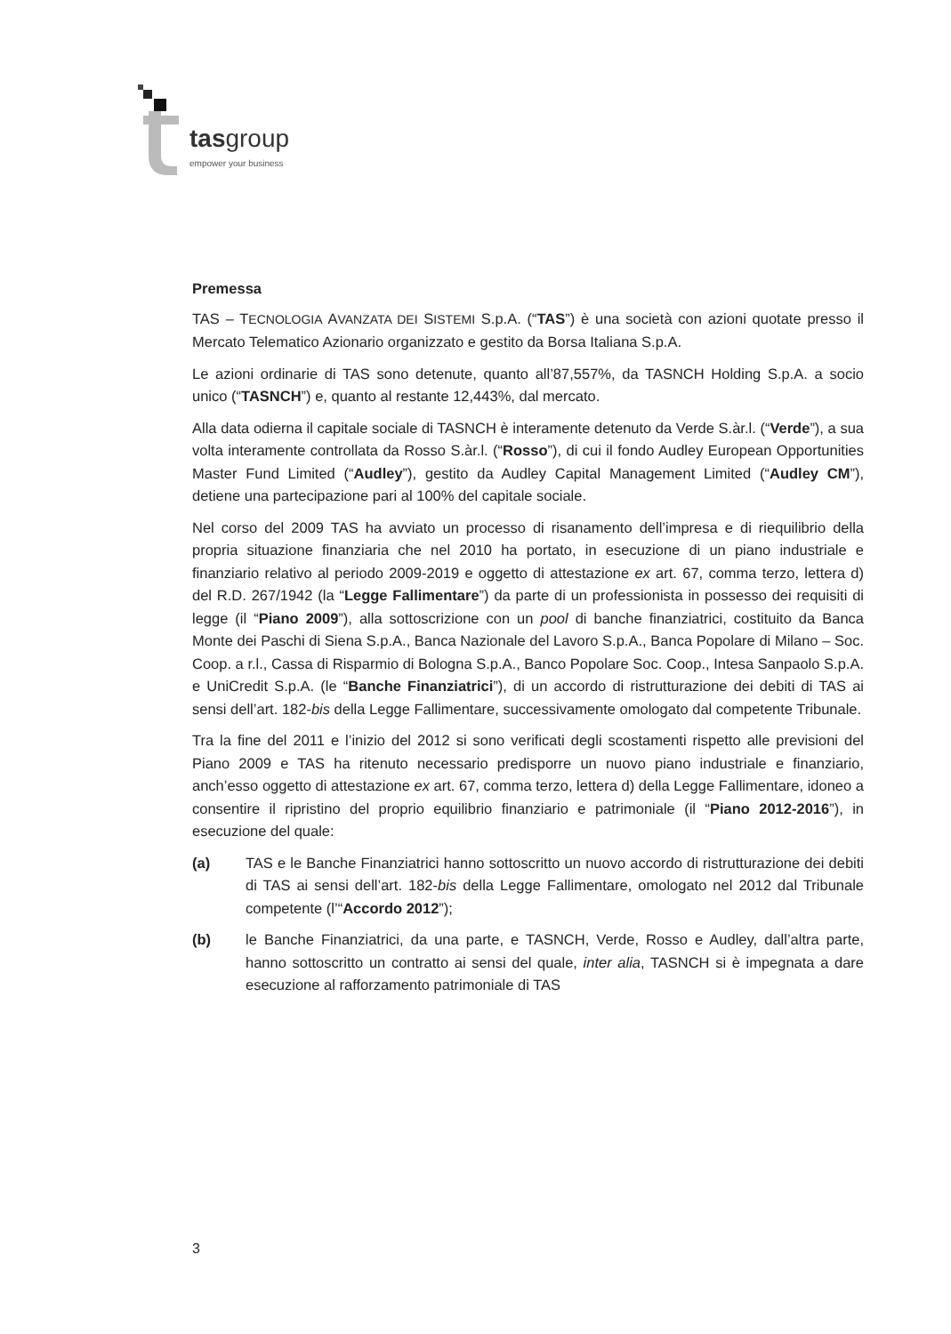tasgroup
empower your business
Premessa
TAS – TECNOLOGIA AVANZATA DEI SISTEMI S.p.A. (“TAS”) è una società con azioni quotate presso il Mercato Telematico Azionario organizzato e gestito da Borsa Italiana S.p.A.
Le azioni ordinarie di TAS sono detenute, quanto all’87,557%, da TASNCH Holding S.p.A. a socio unico (“TASNCH”) e, quanto al restante 12,443%, dal mercato.
Alla data odierna il capitale sociale di TASNCH è interamente detenuto da Verde S.àr.l. (“Verde”), a sua volta interamente controllata da Rosso S.àr.l. (“Rosso”), di cui il fondo Audley European Opportunities Master Fund Limited (“Audley”), gestito da Audley Capital Management Limited (“Audley CM”), detiene una partecipazione pari al 100% del capitale sociale.
Nel corso del 2009 TAS ha avviato un processo di risanamento dell’impresa e di riequilibrio della propria situazione finanziaria che nel 2010 ha portato, in esecuzione di un piano industriale e finanziario relativo al periodo 2009-2019 e oggetto di attestazione ex art. 67, comma terzo, lettera d) del R.D. 267/1942 (la “Legge Fallimentare”) da parte di un professionista in possesso dei requisiti di legge (il “Piano 2009”), alla sottoscrizione con un pool di banche finanziatrici, costituito da Banca Monte dei Paschi di Siena S.p.A., Banca Nazionale del Lavoro S.p.A., Banca Popolare di Milano – Soc. Coop. a r.l., Cassa di Risparmio di Bologna S.p.A., Banco Popolare Soc. Coop., Intesa Sanpaolo S.p.A. e UniCredit S.p.A. (le “Banche Finanziatrici”), di un accordo di ristrutturazione dei debiti di TAS ai sensi dell’art. 182-bis della Legge Fallimentare, successivamente omologato dal competente Tribunale.
Tra la fine del 2011 e l’inizio del 2012 si sono verificati degli scostamenti rispetto alle previsioni del Piano 2009 e TAS ha ritenuto necessario predisporre un nuovo piano industriale e finanziario, anch’esso oggetto di attestazione ex art. 67, comma terzo, lettera d) della Legge Fallimentare, idoneo a consentire il ripristino del proprio equilibrio finanziario e patrimoniale (il “Piano 2012-2016”), in esecuzione del quale:
(a) TAS e le Banche Finanziatrici hanno sottoscritto un nuovo accordo di ristrutturazione dei debiti di TAS ai sensi dell’art. 182-bis della Legge Fallimentare, omologato nel 2012 dal Tribunale competente (l’“Accordo 2012”);
(b) le Banche Finanziatrici, da una parte, e TASNCH, Verde, Rosso e Audley, dall’altra parte, hanno sottoscritto un contratto ai sensi del quale, inter alia, TASNCH si è impegnata a dare esecuzione al rafforzamento patrimoniale di TAS
3